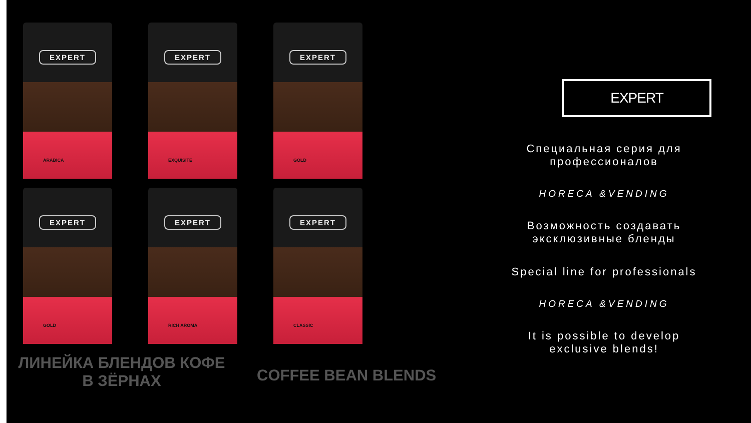EXPERT
ARABICA
EXPERT
EXQUISITE
EXPERT
GOLD
EXPERT
GOLD
EXPERT
RICH AROMA
EXPERT
CLASSIC
ЛИНЕЙКА БЛЕНДОВ КОФЕ
В ЗЁРНАХ
COFFEE BEAN BLENDS
EXPERT
Специальная серия для
профессионалов
HORECA &VENDING
Возможность создавать
эксклюзивные бленды
Special line for professionals
HORECA &VENDING
It is possible to develop
exclusive blends!